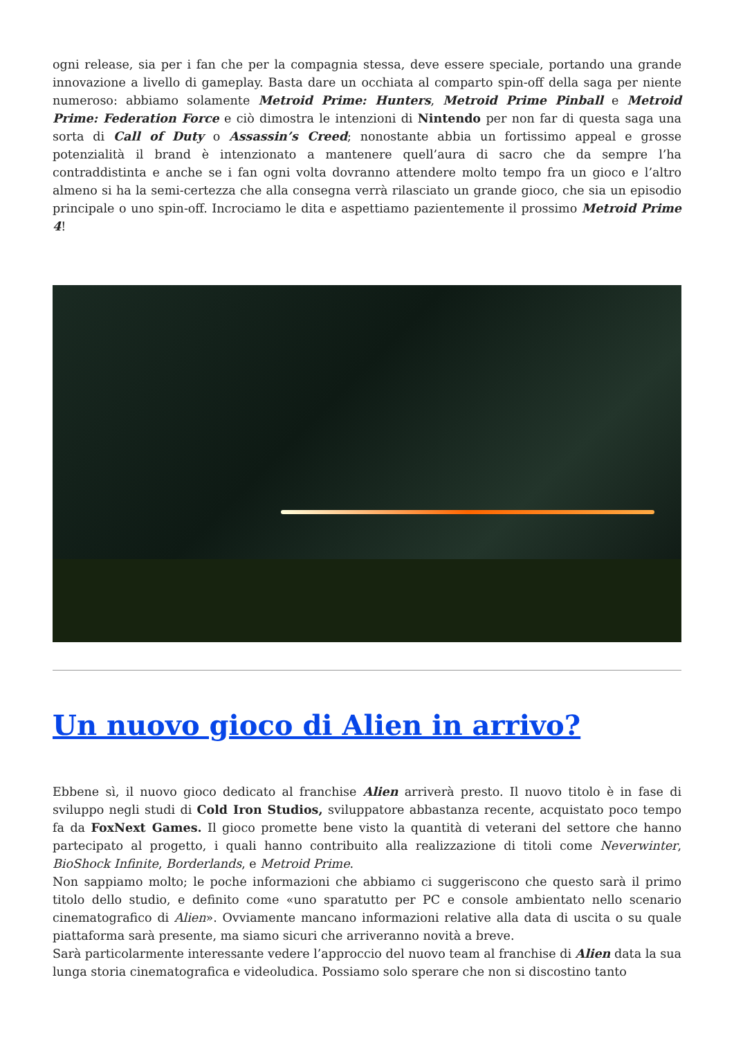ogni release, sia per i fan che per la compagnia stessa, deve essere speciale, portando una grande innovazione a livello di gameplay. Basta dare un occhiata al comparto spin-off della saga per niente numeroso: abbiamo solamente Metroid Prime: Hunters, Metroid Prime Pinball e Metroid Prime: Federation Force e ciò dimostra le intenzioni di Nintendo per non far di questa saga una sorta di Call of Duty o Assassin’s Creed; nonostante abbia un fortissimo appeal e grosse potenzialità il brand è intenzionato a mantenere quell’aura di sacro che da sempre l’ha contraddistinta e anche se i fan ogni volta dovranno attendere molto tempo fra un gioco e l’altro almeno si ha la semi-certezza che alla consegna verrà rilasciato un grande gioco, che sia un episodio principale o uno spin-off. Incrociamo le dita e aspettiamo pazientemente il prossimo Metroid Prime 4!
Un nuovo gioco di Alien in arrivo?
Ebbene sì, il nuovo gioco dedicato al franchise Alien arriverà presto. Il nuovo titolo è in fase di sviluppo negli studi di Cold Iron Studios, sviluppatore abbastanza recente, acquistato poco tempo fa da FoxNext Games. Il gioco promette bene visto la quantità di veterani del settore che hanno partecipato al progetto, i quali hanno contribuito alla realizzazione di titoli come Neverwinter, BioShock Infinite, Borderlands, e Metroid Prime.
Non sappiamo molto; le poche informazioni che abbiamo ci suggeriscono che questo sarà il primo titolo dello studio, e definito come «uno sparatutto per PC e console ambientato nello scenario cinematografico di Alien». Ovviamente mancano informazioni relative alla data di uscita o su quale piattaforma sarà presente, ma siamo sicuri che arriveranno novità a breve.
Sarà particolarmente interessante vedere l’approccio del nuovo team al franchise di Alien data la sua lunga storia cinematografica e videoludica. Possiamo solo sperare che non si discostino tanto